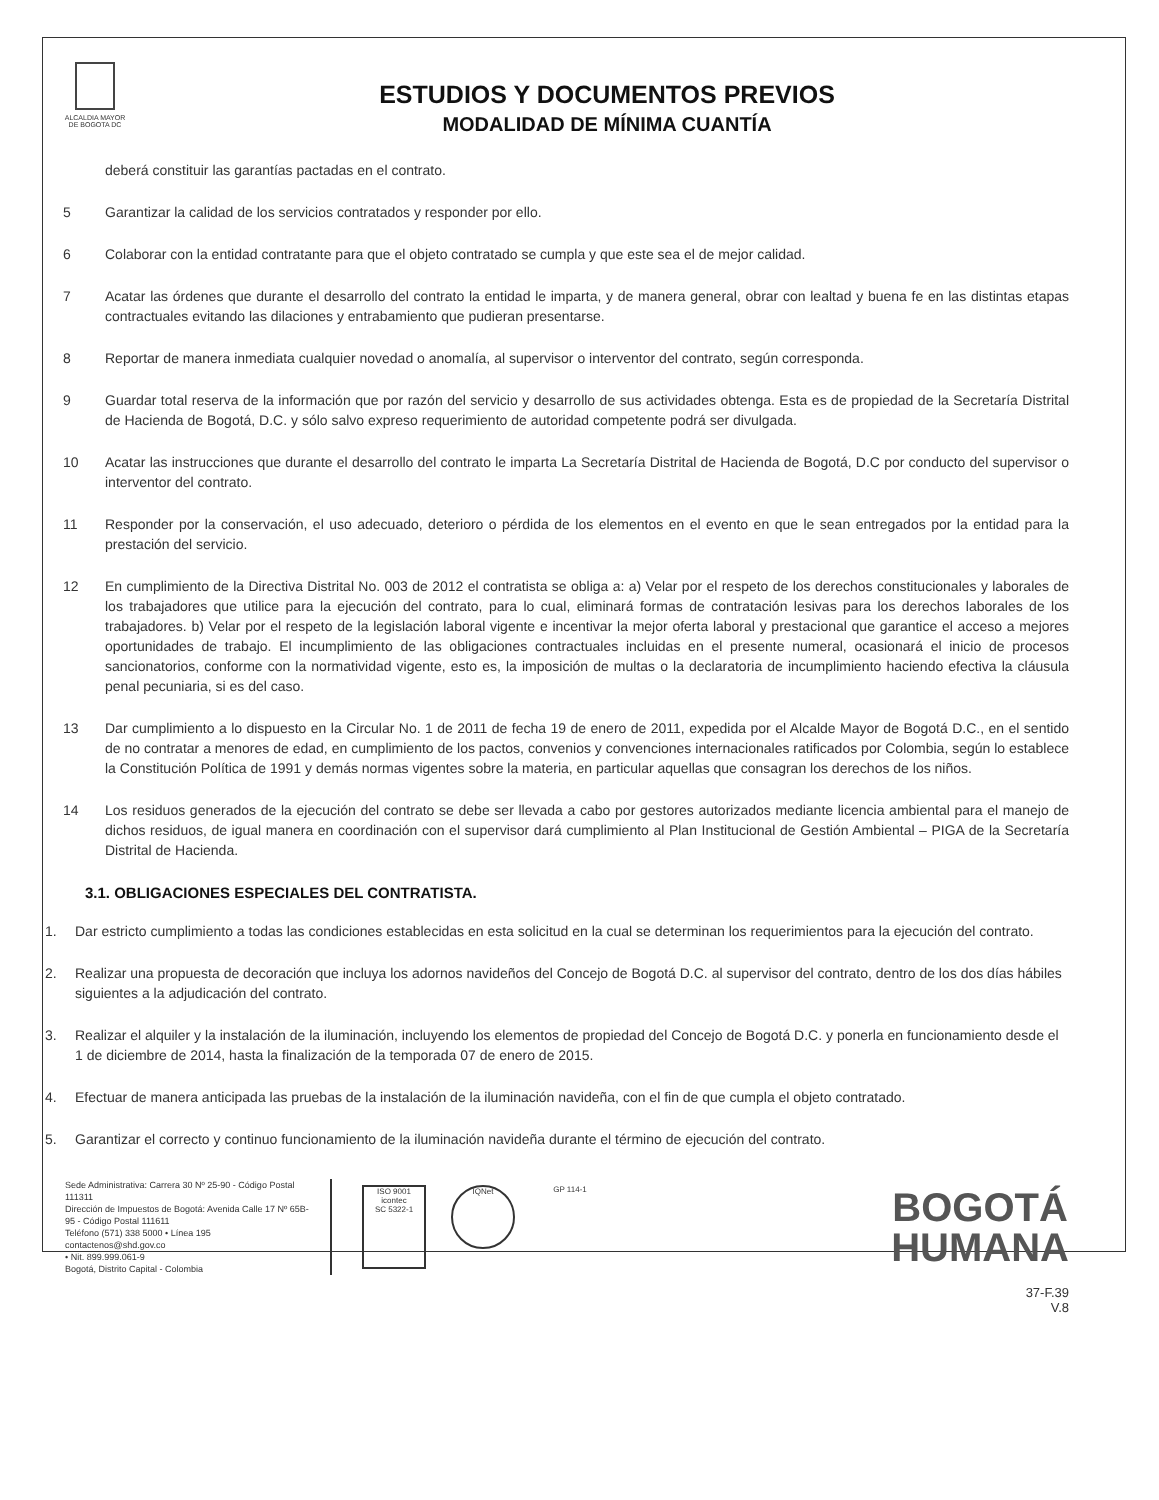ALCALDIA MAYOR
DE BOGOTA DC
ESTUDIOS Y DOCUMENTOS PREVIOS
MODALIDAD DE MÍNIMA CUANTÍA
deberá constituir las garantías pactadas en el contrato.
5 Garantizar la calidad de los servicios contratados y responder por ello.
6 Colaborar con la entidad contratante para que el objeto contratado se cumpla y que este sea el de mejor calidad.
7 Acatar las órdenes que durante el desarrollo del contrato la entidad le imparta, y de manera general, obrar con lealtad y buena fe en las distintas etapas contractuales evitando las dilaciones y entrabamiento que pudieran presentarse.
8 Reportar de manera inmediata cualquier novedad o anomalía, al supervisor o interventor del contrato, según corresponda.
9 Guardar total reserva de la información que por razón del servicio y desarrollo de sus actividades obtenga. Esta es de propiedad de la Secretaría Distrital de Hacienda de Bogotá, D.C. y sólo salvo expreso requerimiento de autoridad competente podrá ser divulgada.
10 Acatar las instrucciones que durante el desarrollo del contrato le imparta La Secretaría Distrital de Hacienda de Bogotá, D.C por conducto del supervisor o interventor del contrato.
11 Responder por la conservación, el uso adecuado, deterioro o pérdida de los elementos en el evento en que le sean entregados por la entidad para la prestación del servicio.
12 En cumplimiento de la Directiva Distrital No. 003 de 2012 el contratista se obliga a: a) Velar por el respeto de los derechos constitucionales y laborales de los trabajadores que utilice para la ejecución del contrato, para lo cual, eliminará formas de contratación lesivas para los derechos laborales de los trabajadores. b) Velar por el respeto de la legislación laboral vigente e incentivar la mejor oferta laboral y prestacional que garantice el acceso a mejores oportunidades de trabajo. El incumplimiento de las obligaciones contractuales incluidas en el presente numeral, ocasionará el inicio de procesos sancionatorios, conforme con la normatividad vigente, esto es, la imposición de multas o la declaratoria de incumplimiento haciendo efectiva la cláusula penal pecuniaria, si es del caso.
13 Dar cumplimiento a lo dispuesto en la Circular No. 1 de 2011 de fecha 19 de enero de 2011, expedida por el Alcalde Mayor de Bogotá D.C., en el sentido de no contratar a menores de edad, en cumplimiento de los pactos, convenios y convenciones internacionales ratificados por Colombia, según lo establece la Constitución Política de 1991 y demás normas vigentes sobre la materia, en particular aquellas que consagran los derechos de los niños.
14 Los residuos generados de la ejecución del contrato se debe ser llevada a cabo por gestores autorizados mediante licencia ambiental para el manejo de dichos residuos, de igual manera en coordinación con el supervisor dará cumplimiento al Plan Institucional de Gestión Ambiental – PIGA de la Secretaría Distrital de Hacienda.
3.1. OBLIGACIONES ESPECIALES DEL CONTRATISTA.
1. Dar estricto cumplimiento a todas las condiciones establecidas en esta solicitud en la cual se determinan los requerimientos para la ejecución del contrato.
2. Realizar una propuesta de decoración que incluya los adornos navideños del Concejo de Bogotá D.C. al supervisor del contrato, dentro de los dos días hábiles siguientes a la adjudicación del contrato.
3. Realizar el alquiler y la instalación de la iluminación, incluyendo los elementos de propiedad del Concejo de Bogotá D.C. y ponerla en funcionamiento desde el 1 de diciembre de 2014, hasta la finalización de la temporada 07 de enero de 2015.
4. Efectuar de manera anticipada las pruebas de la instalación de la iluminación navideña, con el fin de que cumpla el objeto contratado.
5. Garantizar el correcto y continuo funcionamiento de la iluminación navideña durante el término de ejecución del contrato.
Sede Administrativa: Carrera 30 Nº 25-90 - Código Postal 111311
Dirección de Impuestos de Bogotá: Avenida Calle 17 Nº 65B-95 - Código Postal 111611
Teléfono (571) 338 5000 • Línea 195
contactenos@shd.gov.co
• Nit. 899.999.061-9
Bogotá, Distrito Capital - Colombia
ISO 9001
icontec
SC 5322-1
IQNet
GP 114-1
BOGOTÁ
HUMANA
37-F.39
V.8